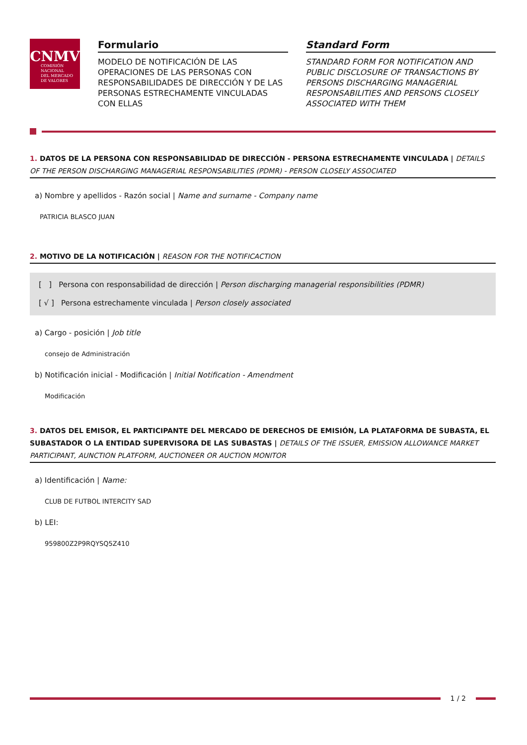CNMV
COMISIÓN
NACIONAL
DEL MERCADO
DE VALORES
Formulario
MODELO DE NOTIFICACIÓN DE LAS OPERACIONES DE LAS PERSONAS CON RESPONSABILIDADES DE DIRECCIÓN Y DE LAS PERSONAS ESTRECHAMENTE VINCULADAS CON ELLAS
Standard Form
STANDARD FORM FOR NOTIFICATION AND PUBLIC DISCLOSURE OF TRANSACTIONS BY PERSONS DISCHARGING MANAGERIAL RESPONSABILITIES AND PERSONS CLOSELY ASSOCIATED WITH THEM
1. DATOS DE LA PERSONA CON RESPONSABILIDAD DE DIRECCIÓN - PERSONA ESTRECHAMENTE VINCULADA | DETAILS OF THE PERSON DISCHARGING MANAGERIAL RESPONSABILITIES (PDMR) - PERSON CLOSELY ASSOCIATED
a) Nombre y apellidos - Razón social | Name and surname - Company name
PATRICIA BLASCO JUAN
2. MOTIVO DE LA NOTIFICACIÓN | REASON FOR THE NOTIFICACTION
[ ] Persona con responsabilidad de dirección | Person discharging managerial responsibilities (PDMR)
[ √ ] Persona estrechamente vinculada | Person closely associated
a) Cargo - posición | Job title
consejo de Administración
b) Notificación inicial - Modificación | Initial Notification - Amendment
Modificación
3. DATOS DEL EMISOR, EL PARTICIPANTE DEL MERCADO DE DERECHOS DE EMISIÓN, LA PLATAFORMA DE SUBASTA, EL SUBASTADOR O LA ENTIDAD SUPERVISORA DE LAS SUBASTAS | DETAILS OF THE ISSUER, EMISSION ALLOWANCE MARKET PARTICIPANT, AUNCTION PLATFORM, AUCTIONEER OR AUCTION MONITOR
a) Identificación | Name:
CLUB DE FUTBOL INTERCITY SAD
b) LEI:
959800Z2P9RQYSQ5Z410
1 / 2